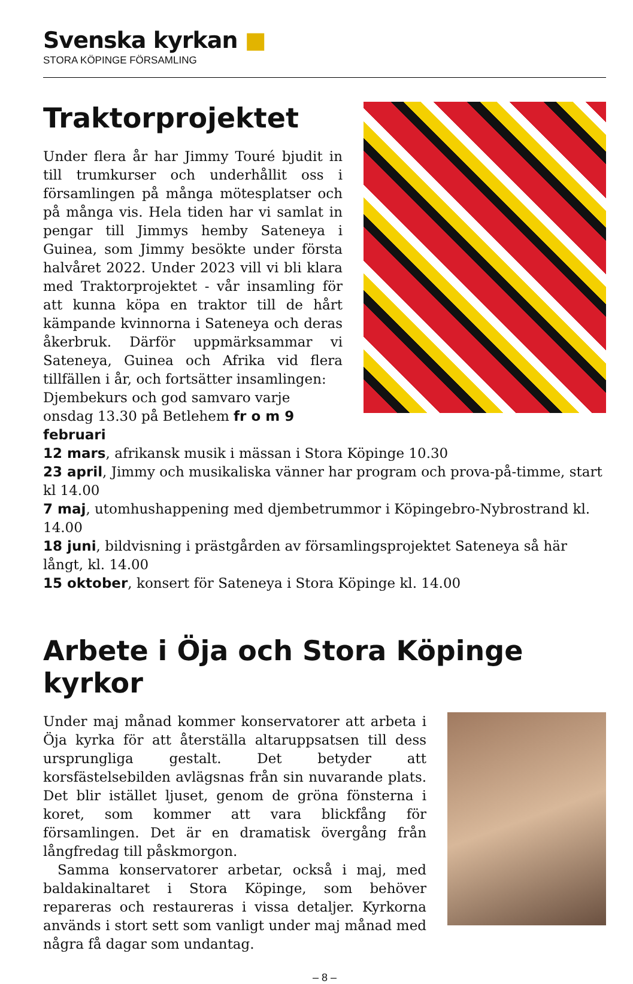Svenska kyrkan ■
STORA KÖPINGE FÖRSAMLING
Traktorprojektet
Under flera år har Jimmy Touré bjudit in till trumkurser och underhållit oss i församlingen på många mötesplatser och på många vis. Hela tiden har vi samlat in pengar till Jimmys hemby Sateneya i Guinea, som Jimmy besökte under första halvåret 2022. Under 2023 vill vi bli klara med Traktorprojektet - vår insamling för att kunna köpa en traktor till de hårt kämpande kvinnorna i Sateneya och deras åkerbruk. Därför uppmärksammar vi Sateneya, Guinea och Afrika vid flera tillfällen i år, och fortsätter insamlingen:
Djembekurs och god samvaro varje onsdag 13.30 på Betlehem fr o m 9 februari
12 mars, afrikansk musik i mässan i Stora Köpinge 10.30
23 april, Jimmy och musikaliska vänner har program och prova-på-timme, start kl 14.00
7 maj, utomhushappening med djembetrummor i Köpingebro-Nybrostrand kl. 14.00
18 juni, bildvisning i prästgården av församlingsprojektet Sateneya så här långt, kl. 14.00
15 oktober, konsert för Sateneya i Stora Köpinge kl. 14.00
Arbete i Öja och Stora Köpinge kyrkor
Under maj månad kommer konservatorer att arbeta i Öja kyrka för att återställa altaruppsatsen till dess ursprungliga gestalt. Det betyder att korsfästelsebilden avlägsnas från sin nuvarande plats. Det blir istället ljuset, genom de gröna fönsterna i koret, som kommer att vara blickfång för församlingen. Det är en dramatisk övergång från långfredag till påskmorgon.
Samma konservatorer arbetar, också i maj, med baldakinaltaret i Stora Köpinge, som behöver repareras och restaureras i vissa detaljer. Kyrkorna används i stort sett som vanligt under maj månad med några få dagar som undantag.
– 8 –